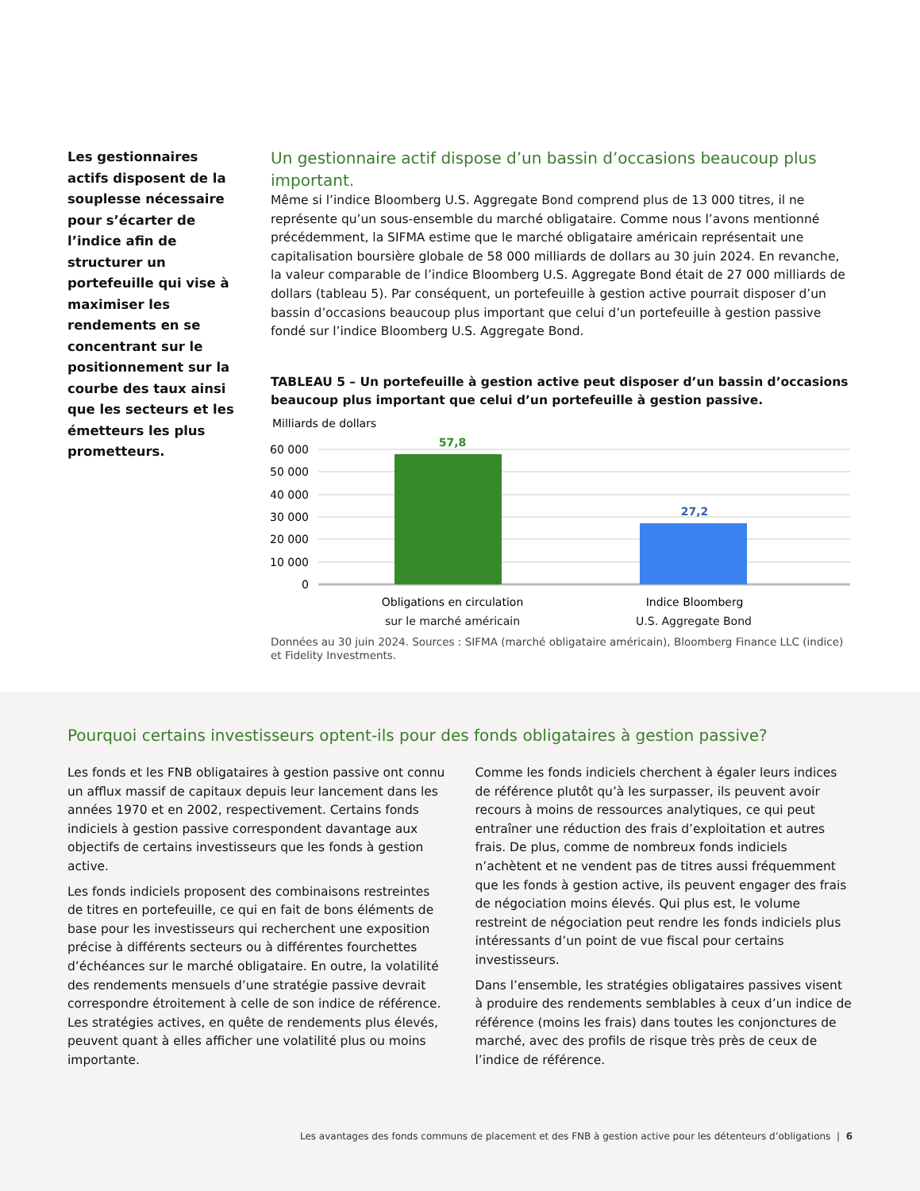Les gestionnaires actifs disposent de la souplesse nécessaire pour s’écarter de l’indice afin de structurer un portefeuille qui vise à maximiser les rendements en se concentrant sur le positionnement sur la courbe des taux ainsi que les secteurs et les émetteurs les plus prometteurs.
Un gestionnaire actif dispose d’un bassin d’occasions beaucoup plus important.
Même si l’indice Bloomberg U.S. Aggregate Bond comprend plus de 13 000 titres, il ne représente qu’un sous-ensemble du marché obligataire. Comme nous l’avons mentionné précédemment, la SIFMA estime que le marché obligataire américain représentait une capitalisation boursière globale de 58 000 milliards de dollars au 30 juin 2024. En revanche, la valeur comparable de l’indice Bloomberg U.S. Aggregate Bond était de 27 000 milliards de dollars (tableau 5). Par conséquent, un portefeuille à gestion active pourrait disposer d’un bassin d’occasions beaucoup plus important que celui d’un portefeuille à gestion passive fondé sur l’indice Bloomberg U.S. Aggregate Bond.
TABLEAU 5 – Un portefeuille à gestion active peut disposer d’un bassin d’occasions beaucoup plus important que celui d’un portefeuille à gestion passive.
Milliards de dollars
60 000
50 000
40 000
30 000
20 000
10 000
0
57,8
27,2
Obligations en circulation
Indice Bloomberg
sur le marché américain U.S. Aggregate Bond
Données au 30 juin 2024. Sources : SIFMA (marché obligataire américain), Bloomberg Finance LLC (indice) et Fidelity Investments.
Pourquoi certains investisseurs optent-ils pour des fonds obligataires à gestion passive?
Les fonds et les FNB obligataires à gestion passive ont connu un afflux massif de capitaux depuis leur lancement dans les années 1970 et en 2002, respectivement. Certains fonds indiciels à gestion passive correspondent davantage aux objectifs de certains investisseurs que les fonds à gestion active.
Les fonds indiciels proposent des combinaisons restreintes de titres en portefeuille, ce qui en fait de bons éléments de base pour les investisseurs qui recherchent une exposition précise à différents secteurs ou à différentes fourchettes d’échéances sur le marché obligataire. En outre, la volatilité des rendements mensuels d’une stratégie passive devrait correspondre étroitement à celle de son indice de référence. Les stratégies actives, en quête de rendements plus élevés, peuvent quant à elles afficher une volatilité plus ou moins importante.
Comme les fonds indiciels cherchent à égaler leurs indices de référence plutôt qu’à les surpasser, ils peuvent avoir recours à moins de ressources analytiques, ce qui peut entraîner une réduction des frais d’exploitation et autres frais. De plus, comme de nombreux fonds indiciels n’achètent et ne vendent pas de titres aussi fréquemment que les fonds à gestion active, ils peuvent engager des frais de négociation moins élevés. Qui plus est, le volume restreint de négociation peut rendre les fonds indiciels plus intéressants d’un point de vue fiscal pour certains investisseurs.
Dans l’ensemble, les stratégies obligataires passives visent à produire des rendements semblables à ceux d’un indice de référence (moins les frais) dans toutes les conjonctures de marché, avec des profils de risque très près de ceux de l’indice de référence.
Les avantages des fonds communs de placement et des FNB à gestion active pour les détenteurs d’obligations | 6